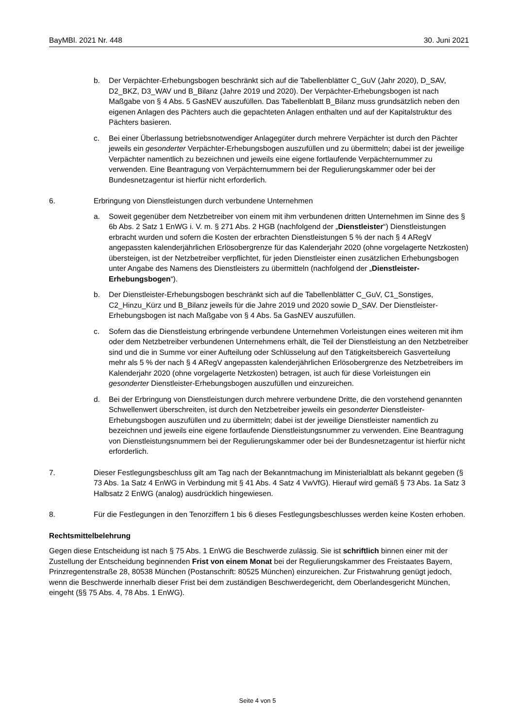BayMBl. 2021 Nr. 448 30. Juni 2021
b. Der Verpächter-Erhebungsbogen beschränkt sich auf die Tabellenblätter C_GuV (Jahr 2020), D_SAV, D2_BKZ, D3_WAV und B_Bilanz (Jahre 2019 und 2020). Der Verpächter-Erhebungsbogen ist nach Maßgabe von § 4 Abs. 5 GasNEV auszufüllen. Das Tabellenblatt B_Bilanz muss grundsätzlich neben den eigenen Anlagen des Pächters auch die gepachteten Anlagen enthalten und auf der Kapitalstruktur des Pächters basieren.
c. Bei einer Überlassung betriebsnotwendiger Anlagegüter durch mehrere Verpächter ist durch den Pächter jeweils ein gesonderter Verpächter-Erhebungsbogen auszufüllen und zu übermitteln; dabei ist der jeweilige Verpächter namentlich zu bezeichnen und jeweils eine eigene fortlaufende Verpächternummer zu verwenden. Eine Beantragung von Verpächternummern bei der Regulierungskammer oder bei der Bundesnetzagentur ist hierfür nicht erforderlich.
6. Erbringung von Dienstleistungen durch verbundene Unternehmen
a. Soweit gegenüber dem Netzbetreiber von einem mit ihm verbundenen dritten Unternehmen im Sinne des § 6b Abs. 2 Satz 1 EnWG i. V. m. § 271 Abs. 2 HGB (nachfolgend der „Dienstleister“) Dienstleistungen erbracht wurden und sofern die Kosten der erbrachten Dienstleistungen 5 % der nach § 4 ARegV angepassten kalenderjährlichen Erlösobergrenze für das Kalenderjahr 2020 (ohne vorgelagerte Netzkosten) übersteigen, ist der Netzbetreiber verpflichtet, für jeden Dienstleister einen zusätzlichen Erhebungsbogen unter Angabe des Namens des Dienstleisters zu übermitteln (nachfolgend der „Dienstleister-Erhebungsbogen“).
b. Der Dienstleister-Erhebungsbogen beschränkt sich auf die Tabellenblätter C_GuV, C1_Sonstiges, C2_Hinzu_Kürz und B_Bilanz jeweils für die Jahre 2019 und 2020 sowie D_SAV. Der Dienstleister-Erhebungsbogen ist nach Maßgabe von § 4 Abs. 5a GasNEV auszufüllen.
c. Sofern das die Dienstleistung erbringende verbundene Unternehmen Vorleistungen eines weiteren mit ihm oder dem Netzbetreiber verbundenen Unternehmens erhält, die Teil der Dienstleistung an den Netzbetreiber sind und die in Summe vor einer Aufteilung oder Schlüsselung auf den Tätigkeitsbereich Gasverteilung mehr als 5 % der nach § 4 ARegV angepassten kalenderjährlichen Erlösobergrenze des Netzbetreibers im Kalenderjahr 2020 (ohne vorgelagerte Netzkosten) betragen, ist auch für diese Vorleistungen ein gesonderter Dienstleister-Erhebungsbogen auszufüllen und einzureichen.
d. Bei der Erbringung von Dienstleistungen durch mehrere verbundene Dritte, die den vorstehend genannten Schwellenwert überschreiten, ist durch den Netzbetreiber jeweils ein gesonderter Dienstleister-Erhebungsbogen auszufüllen und zu übermitteln; dabei ist der jeweilige Dienstleister namentlich zu bezeichnen und jeweils eine eigene fortlaufende Dienstleistungsnummer zu verwenden. Eine Beantragung von Dienstleistungsnummern bei der Regulierungskammer oder bei der Bundesnetzagentur ist hierfür nicht erforderlich.
7. Dieser Festlegungsbeschluss gilt am Tag nach der Bekanntmachung im Ministerialblatt als bekannt gegeben (§ 73 Abs. 1a Satz 4 EnWG in Verbindung mit § 41 Abs. 4 Satz 4 VwVfG). Hierauf wird gemäß § 73 Abs. 1a Satz 3 Halbsatz 2 EnWG (analog) ausdrücklich hingewiesen.
8. Für die Festlegungen in den Tenorziffern 1 bis 6 dieses Festlegungsbeschlusses werden keine Kosten erhoben.
Rechtsmittelbelehrung
Gegen diese Entscheidung ist nach § 75 Abs. 1 EnWG die Beschwerde zulässig. Sie ist schriftlich binnen einer mit der Zustellung der Entscheidung beginnenden Frist von einem Monat bei der Regulierungskammer des Freistaates Bayern, Prinzregentenstraße 28, 80538 München (Postanschrift: 80525 München) einzureichen. Zur Fristwahrung genügt jedoch, wenn die Beschwerde innerhalb dieser Frist bei dem zuständigen Beschwerdegericht, dem Oberlandesgericht München, eingeht (§§ 75 Abs. 4, 78 Abs. 1 EnWG).
Seite 4 von 5